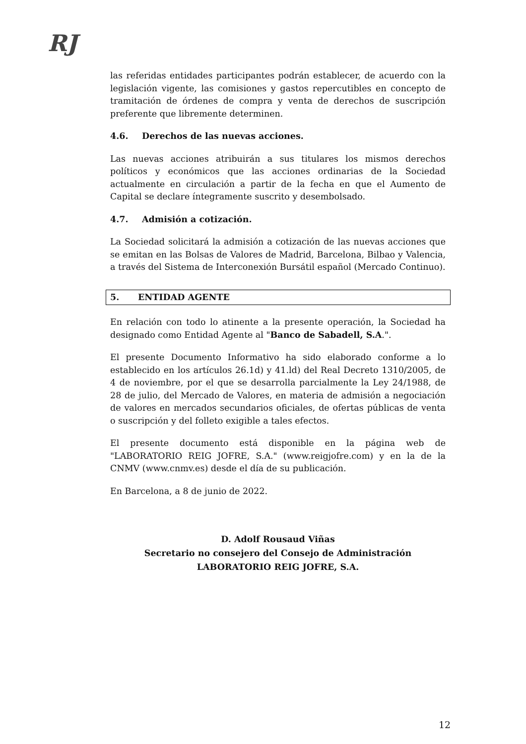RJ
las referidas entidades participantes podrán establecer, de acuerdo con la legislación vigente, las comisiones y gastos repercutibles en concepto de tramitación de órdenes de compra y venta de derechos de suscripción preferente que libremente determinen.
4.6. Derechos de las nuevas acciones.
Las nuevas acciones atribuirán a sus titulares los mismos derechos políticos y económicos que las acciones ordinarias de la Sociedad actualmente en circulación a partir de la fecha en que el Aumento de Capital se declare íntegramente suscrito y desembolsado.
4.7. Admisión a cotización.
La Sociedad solicitará la admisión a cotización de las nuevas acciones que se emitan en las Bolsas de Valores de Madrid, Barcelona, Bilbao y Valencia, a través del Sistema de Interconexión Bursátil español (Mercado Continuo).
5. ENTIDAD AGENTE
En relación con todo lo atinente a la presente operación, la Sociedad ha designado como Entidad Agente al "Banco de Sabadell, S.A.".
El presente Documento Informativo ha sido elaborado conforme a lo establecido en los artículos 26.1d) y 41.ld) del Real Decreto 1310/2005, de 4 de noviembre, por el que se desarrolla parcialmente la Ley 24/1988, de 28 de julio, del Mercado de Valores, en materia de admisión a negociación de valores en mercados secundarios oficiales, de ofertas públicas de venta o suscripción y del folleto exigible a tales efectos.
El presente documento está disponible en la página web de "LABORATORIO REIG JOFRE, S.A." (www.reigjofre.com) y en la de la CNMV (www.cnmv.es) desde el día de su publicación.
En Barcelona, a 8 de junio de 2022.
D. Adolf Rousaud Viñas
Secretario no consejero del Consejo de Administración
LABORATORIO REIG JOFRE, S.A.
12